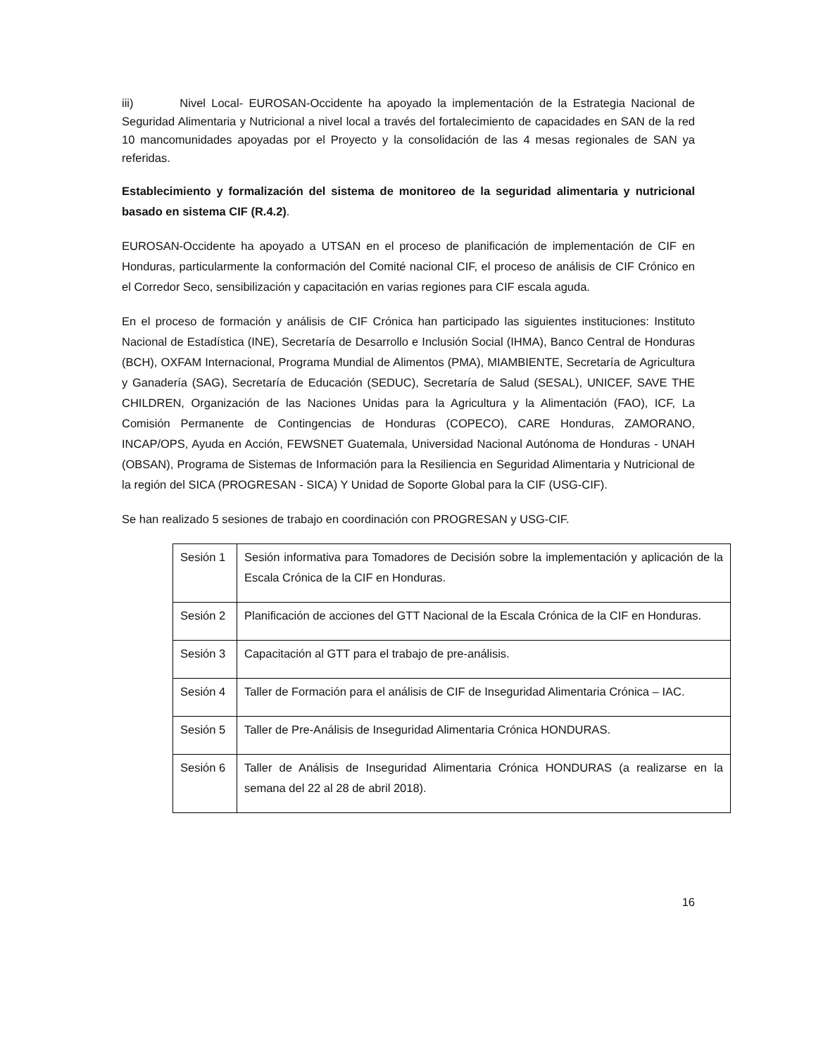iii) Nivel Local- EUROSAN-Occidente ha apoyado la implementación de la Estrategia Nacional de Seguridad Alimentaria y Nutricional a nivel local a través del fortalecimiento de capacidades en SAN de la red 10 mancomunidades apoyadas por el Proyecto y la consolidación de las 4 mesas regionales de SAN ya referidas.
Establecimiento y formalización del sistema de monitoreo de la seguridad alimentaria y nutricional basado en sistema CIF (R.4.2).
EUROSAN-Occidente ha apoyado a UTSAN en el proceso de planificación de implementación de CIF en Honduras, particularmente la conformación del Comité nacional CIF, el proceso de análisis de CIF Crónico en el Corredor Seco, sensibilización y capacitación en varias regiones para CIF escala aguda.
En el proceso de formación y análisis de CIF Crónica han participado las siguientes instituciones: Instituto Nacional de Estadística (INE), Secretaría de Desarrollo e Inclusión Social (IHMA), Banco Central de Honduras (BCH), OXFAM Internacional, Programa Mundial de Alimentos (PMA), MIAMBIENTE, Secretaría de Agricultura y Ganadería (SAG), Secretaría de Educación (SEDUC), Secretaría de Salud (SESAL), UNICEF, SAVE THE CHILDREN, Organización de las Naciones Unidas para la Agricultura y la Alimentación (FAO), ICF, La Comisión Permanente de Contingencias de Honduras (COPECO), CARE Honduras, ZAMORANO, INCAP/OPS, Ayuda en Acción, FEWSNET Guatemala, Universidad Nacional Autónoma de Honduras - UNAH (OBSAN), Programa de Sistemas de Información para la Resiliencia en Seguridad Alimentaria y Nutricional de la región del SICA (PROGRESAN - SICA) Y Unidad de Soporte Global para la CIF (USG-CIF).
Se han realizado 5 sesiones de trabajo en coordinación con PROGRESAN y USG-CIF.
| Sesión 1 | Sesión informativa para Tomadores de Decisión sobre la implementación y aplicación de la Escala Crónica de la CIF en Honduras. |
| Sesión 2 | Planificación de acciones del GTT Nacional de la Escala Crónica de la CIF en Honduras. |
| Sesión 3 | Capacitación al GTT para el trabajo de pre-análisis. |
| Sesión 4 | Taller de Formación para el análisis de CIF de Inseguridad Alimentaria Crónica – IAC. |
| Sesión 5 | Taller de Pre-Análisis de Inseguridad Alimentaria Crónica HONDURAS. |
| Sesión 6 | Taller de Análisis de Inseguridad Alimentaria Crónica HONDURAS (a realizarse en la semana del 22 al 28 de abril 2018). |
16